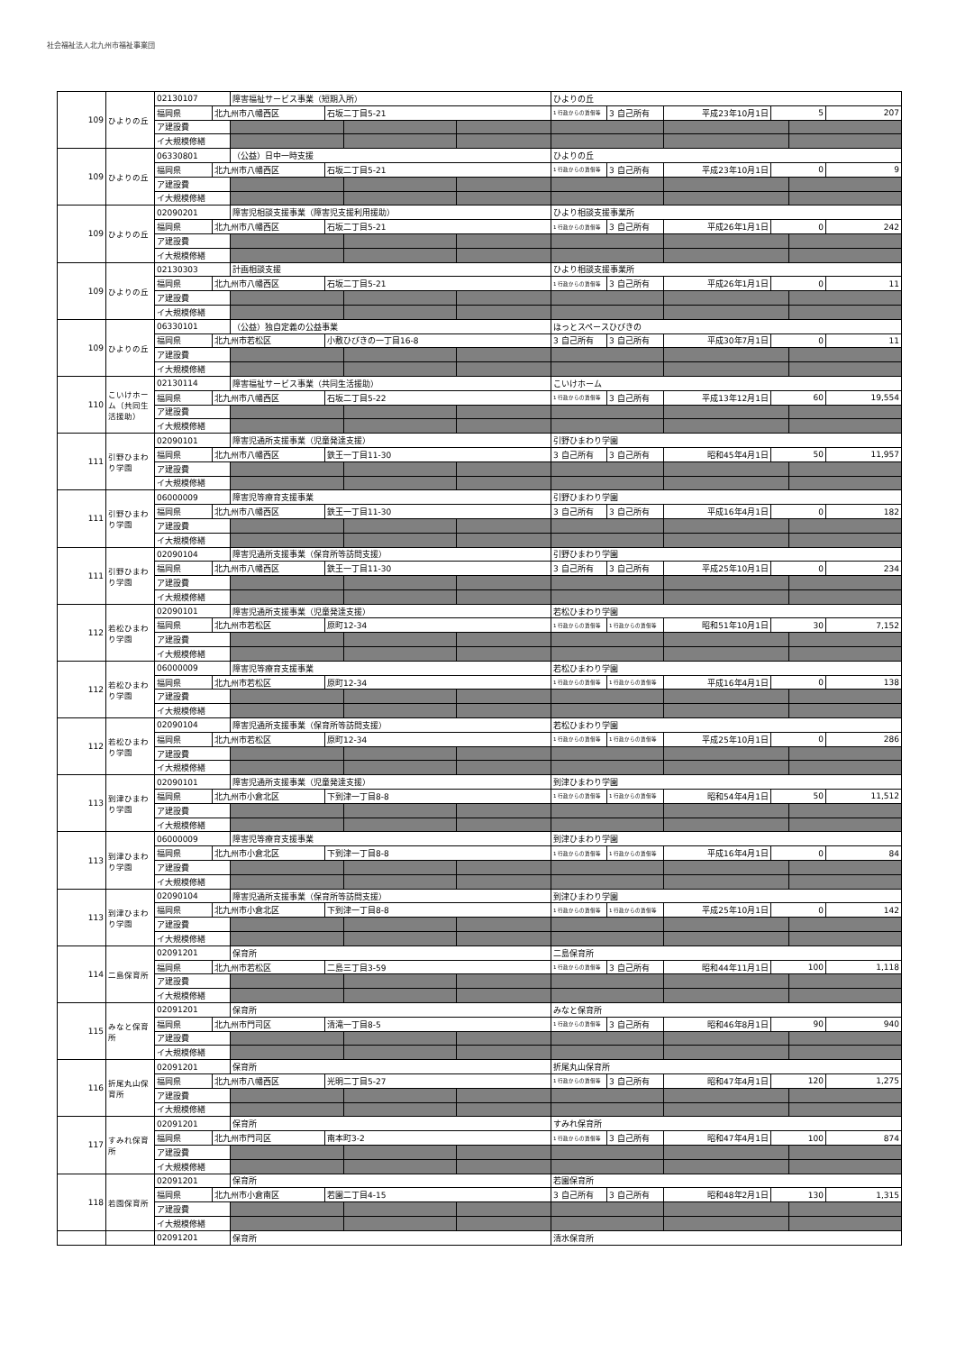社会福祉法人北九州市福祉事業団
| 109 | ひよりの丘 | 02130107 | | 障害福祉サービス事業（短期入所） | | | | ひよりの丘 | | | | | |
| | | 福岡県 | 北九州市八幡西区 | | 石坂二丁目5-21 | | | 1 行政からの賃借等 | 3 自己所有 | 平成23年10月1日 | 5 | | 207 |
| | | ア建設費 | | | | | | | | | | | |
| | | イ大規模修繕 | | | | | | | | | | | |
| 109 | ひよりの丘 | 06330801 | | （公益）日中一時支援 | | | | ひよりの丘 | | | | | |
| | | 福岡県 | 北九州市八幡西区 | | 石坂二丁目5-21 | | | 1 行政からの賃借等 | 3 自己所有 | 平成23年10月1日 | 0 | | 9 |
| | | ア建設費 | | | | | | | | | | | |
| | | イ大規模修繕 | | | | | | | | | | | |
| 109 | ひよりの丘 | 02090201 | | 障害児相談支援事業（障害児支援利用援助） | | | | ひより相談支援事業所 | | | | | |
| | | 福岡県 | 北九州市八幡西区 | | 石坂二丁目5-21 | | | 1 行政からの賃借等 | 3 自己所有 | 平成26年1月1日 | 0 | | 242 |
| | | ア建設費 | | | | | | | | | | | |
| | | イ大規模修繕 | | | | | | | | | | | |
| 109 | ひよりの丘 | 02130303 | | 計画相談支援 | | | | ひより相談支援事業所 | | | | | |
| | | 福岡県 | 北九州市八幡西区 | | 石坂二丁目5-21 | | | 1 行政からの賃借等 | 3 自己所有 | 平成26年1月1日 | 0 | | 11 |
| | | ア建設費 | | | | | | | | | | | |
| | | イ大規模修繕 | | | | | | | | | | | |
| 109 | ひよりの丘 | 06330101 | | （公益）独自定義の公益事業 | | | | ほっとスペースひびきの | | | | | |
| | | 福岡県 | 北九州市若松区 | | 小敷ひびきの一丁目16-8 | | | 3 自己所有 | 3 自己所有 | 平成30年7月1日 | 0 | | 11 |
| | | ア建設費 | | | | | | | | | | | |
| | | イ大規模修繕 | | | | | | | | | | | |
| 110 | こいけホーム（共同生活援助） | 02130114 | | 障害福祉サービス事業（共同生活援助） | | | | こいけホーム | | | | | |
| | | 福岡県 | 北九州市八幡西区 | | 石坂二丁目5-22 | | | 1 行政からの賃借等 | 3 自己所有 | 平成13年12月1日 | 60 | | 19,554 |
| | | ア建設費 | | | | | | | | | | | |
| | | イ大規模修繕 | | | | | | | | | | | |
| 111 | 引野ひまわり学園 | 02090101 | | 障害児通所支援事業（児童発達支援） | | | | 引野ひまわり学園 | | | | | |
| | | 福岡県 | 北九州市八幡西区 | | 鉄王一丁目11-30 | | | 3 自己所有 | 3 自己所有 | 昭和45年4月1日 | 50 | | 11,957 |
| | | ア建設費 | | | | | | | | | | | |
| | | イ大規模修繕 | | | | | | | | | | | |
| 111 | 引野ひまわり学園 | 06000009 | | 障害児等療育支援事業 | | | | 引野ひまわり学園 | | | | | |
| | | 福岡県 | 北九州市八幡西区 | | 鉄王一丁目11-30 | | | 3 自己所有 | 3 自己所有 | 平成16年4月1日 | 0 | | 182 |
| | | ア建設費 | | | | | | | | | | | |
| | | イ大規模修繕 | | | | | | | | | | | |
| 111 | 引野ひまわり学園 | 02090104 | | 障害児通所支援事業（保育所等訪問支援） | | | | 引野ひまわり学園 | | | | | |
| | | 福岡県 | 北九州市八幡西区 | | 鉄王一丁目11-30 | | | 3 自己所有 | 3 自己所有 | 平成25年10月1日 | 0 | | 234 |
| | | ア建設費 | | | | | | | | | | | |
| | | イ大規模修繕 | | | | | | | | | | | |
| 112 | 若松ひまわり学園 | 02090101 | | 障害児通所支援事業（児童発達支援） | | | | 若松ひまわり学園 | | | | | |
| | | 福岡県 | 北九州市若松区 | | 原町12-34 | | | 1 行政からの賃借等 | 1 行政からの賃借等 | 昭和51年10月1日 | 30 | | 7,152 |
| | | ア建設費 | | | | | | | | | | | |
| | | イ大規模修繕 | | | | | | | | | | | |
| 112 | 若松ひまわり学園 | 06000009 | | 障害児等療育支援事業 | | | | 若松ひまわり学園 | | | | | |
| | | 福岡県 | 北九州市若松区 | | 原町12-34 | | | 1 行政からの賃借等 | 1 行政からの賃借等 | 平成16年4月1日 | 0 | | 138 |
| | | ア建設費 | | | | | | | | | | | |
| | | イ大規模修繕 | | | | | | | | | | | |
| 112 | 若松ひまわり学園 | 02090104 | | 障害児通所支援事業（保育所等訪問支援） | | | | 若松ひまわり学園 | | | | | |
| | | 福岡県 | 北九州市若松区 | | 原町12-34 | | | 1 行政からの賃借等 | 1 行政からの賃借等 | 平成25年10月1日 | 0 | | 286 |
| | | ア建設費 | | | | | | | | | | | |
| | | イ大規模修繕 | | | | | | | | | | | |
| 113 | 到津ひまわり学園 | 02090101 | | 障害児通所支援事業（児童発達支援） | | | | 到津ひまわり学園 | | | | | |
| | | 福岡県 | 北九州市小倉北区 | | 下到津一丁目8-8 | | | 1 行政からの賃借等 | 1 行政からの賃借等 | 昭和54年4月1日 | 50 | | 11,512 |
| | | ア建設費 | | | | | | | | | | | |
| | | イ大規模修繕 | | | | | | | | | | | |
| 113 | 到津ひまわり学園 | 06000009 | | 障害児等療育支援事業 | | | | 到津ひまわり学園 | | | | | |
| | | 福岡県 | 北九州市小倉北区 | | 下到津一丁目8-8 | | | 1 行政からの賃借等 | 1 行政からの賃借等 | 平成16年4月1日 | 0 | | 84 |
| | | ア建設費 | | | | | | | | | | | |
| | | イ大規模修繕 | | | | | | | | | | | |
| 113 | 到津ひまわり学園 | 02090104 | | 障害児通所支援事業（保育所等訪問支援） | | | | 到津ひまわり学園 | | | | | |
| | | 福岡県 | 北九州市小倉北区 | | 下到津一丁目8-8 | | | 1 行政からの賃借等 | 1 行政からの賃借等 | 平成25年10月1日 | 0 | | 142 |
| | | ア建設費 | | | | | | | | | | | |
| | | イ大規模修繕 | | | | | | | | | | | |
| 114 | 二島保育所 | 02091201 | | 保育所 | | | | 二島保育所 | | | | | |
| | | 福岡県 | 北九州市若松区 | | 二島三丁目3-59 | | | 1 行政からの賃借等 | 3 自己所有 | 昭和44年11月1日 | 100 | | 1,118 |
| | | ア建設費 | | | | | | | | | | | |
| | | イ大規模修繕 | | | | | | | | | | | |
| 115 | みなと保育所 | 02091201 | | 保育所 | | | | みなと保育所 | | | | | |
| | | 福岡県 | 北九州市門司区 | | 清滝一丁目8-5 | | | 1 行政からの賃借等 | 3 自己所有 | 昭和46年8月1日 | 90 | | 940 |
| | | ア建設費 | | | | | | | | | | | |
| | | イ大規模修繕 | | | | | | | | | | | |
| 116 | 折尾丸山保育所 | 02091201 | | 保育所 | | | | 折尾丸山保育所 | | | | | |
| | | 福岡県 | 北九州市八幡西区 | | 光明二丁目5-27 | | | 1 行政からの賃借等 | 3 自己所有 | 昭和47年4月1日 | 120 | | 1,275 |
| | | ア建設費 | | | | | | | | | | | |
| | | イ大規模修繕 | | | | | | | | | | | |
| 117 | すみれ保育所 | 02091201 | | 保育所 | | | | すみれ保育所 | | | | | |
| | | 福岡県 | 北九州市門司区 | | 南本町3-2 | | | 1 行政からの賃借等 | 3 自己所有 | 昭和47年4月1日 | 100 | | 874 |
| | | ア建設費 | | | | | | | | | | | |
| | | イ大規模修繕 | | | | | | | | | | | |
| 118 | 若園保育所 | 02091201 | | 保育所 | | | | 若園保育所 | | | | | |
| | | 福岡県 | 北九州市小倉南区 | | 若園二丁目4-15 | | | 3 自己所有 | 3 自己所有 | 昭和48年2月1日 | 130 | | 1,315 |
| | | ア建設費 | | | | | | | | | | | |
| | | イ大規模修繕 | | | | | | | | | | | |
| | | 02091201 | | 保育所 | | | | 清水保育所 | | | | | |